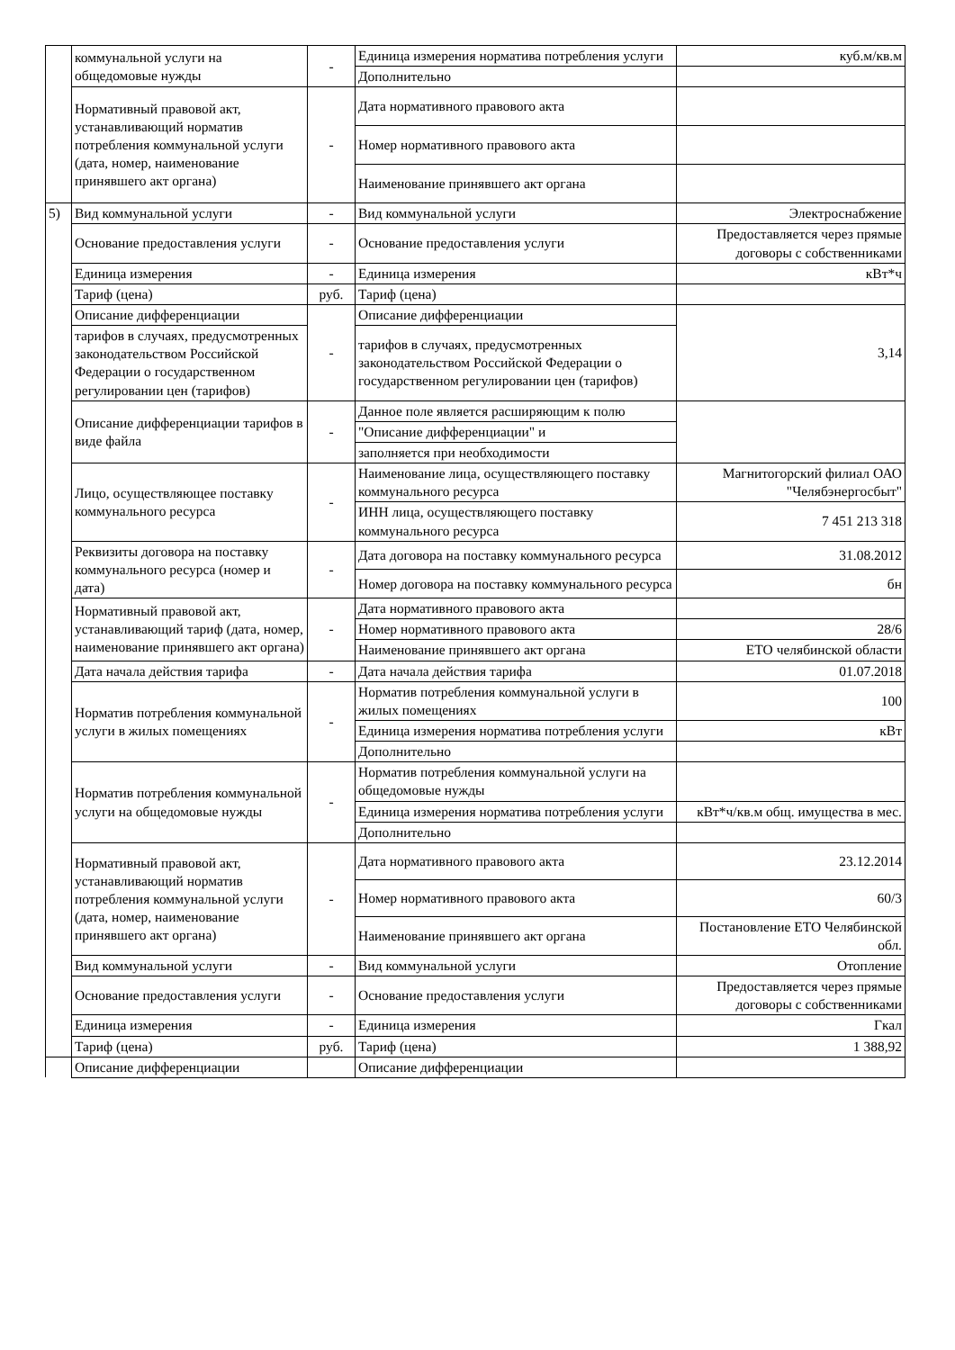| | коммунальной услуги на общедомовые нужды | - | Единица измерения норматива потребления услуги | куб.м/кв.м |
| | | | Дополнительно | |
| | Нормативный правовой акт, устанавливающий норматив потребления коммунальной услуги (дата, номер, наименование принявшего акт органа) | - | Дата нормативного правового акта | |
| | | | Номер нормативного правового акта | |
| | | | Наименование принявшего акт органа | |
| 5) | Вид коммунальной услуги | - | Вид коммунальной услуги | Электроснабжение |
| | Основание предоставления услуги | - | Основание предоставления услуги | Предоставляется через прямые договоры с собственниками |
| | Единица измерения | - | Единица измерения | кВт*ч |
| | Тариф (цена) | руб. | Тариф (цена) | |
| | Описание дифференциации | - | Описание дифференциации | 3,14 |
| | тарифов в случаях, предусмотренных законодательством Российской Федерации о государственном регулировании цен (тарифов) | | тарифов в случаях, предусмотренных законодательством Российской Федерации о государственном регулировании цен (тарифов) | |
| | Описание дифференциации тарифов в виде файла | - | Данное поле является расширяющим к полю | |
| | | | "Описание дифференциации" и | |
| | | | заполняется при необходимости | |
| | Лицо, осуществляющее поставку коммунального ресурса | - | Наименование лица, осуществляющего поставку коммунального ресурса | Магнитогорский филиал ОАО "Челябэнергосбыт" |
| | | | ИНН лица, осуществляющего поставку коммунального ресурса | 7 451 213 318 |
| | Реквизиты договора на поставку коммунального ресурса (номер и дата) | - | Дата договора на поставку коммунального ресурса | 31.08.2012 |
| | | | Номер договора на поставку коммунального ресурса | бн |
| | Нормативный правовой акт, устанавливающий тариф (дата, номер, наименование принявшего акт органа) | - | Дата нормативного правового акта | |
| | | | Номер нормативного правового акта | 28/6 |
| | | | Наименование принявшего акт органа | ЕТО челябинской области |
| | Дата начала действия тарифа | - | Дата начала действия тарифа | 01.07.2018 |
| | Норматив потребления коммунальной услуги в жилых помещениях | - | Норматив потребления коммунальной услуги в жилых помещениях | 100 |
| | | | Единица измерения норматива потребления услуги | кВт |
| | | | Дополнительно | |
| | Норматив потребления коммунальной услуги на общедомовые нужды | - | Норматив потребления коммунальной услуги на общедомовые нужды | |
| | | | Единица измерения норматива потребления услуги | кВт*ч/кв.м общ. имущества в мес. |
| | | | Дополнительно | |
| | Нормативный правовой акт, устанавливающий норматив потребления коммунальной услуги (дата, номер, наименование принявшего акт органа) | - | Дата нормативного правового акта | 23.12.2014 |
| | | | Номер нормативного правового акта | 60/3 |
| | | | Наименование принявшего акт органа | Постановление ЕТО Челябинской обл. |
| | Вид коммунальной услуги | - | Вид коммунальной услуги | Отопление |
| | Основание предоставления услуги | - | Основание предоставления услуги | Предоставляется через прямые договоры с собственниками |
| | Единица измерения | - | Единица измерения | Гкал |
| | Тариф (цена) | руб. | Тариф (цена) | 1 388,92 |
| | Описание дифференциации | | Описание дифференциации | |